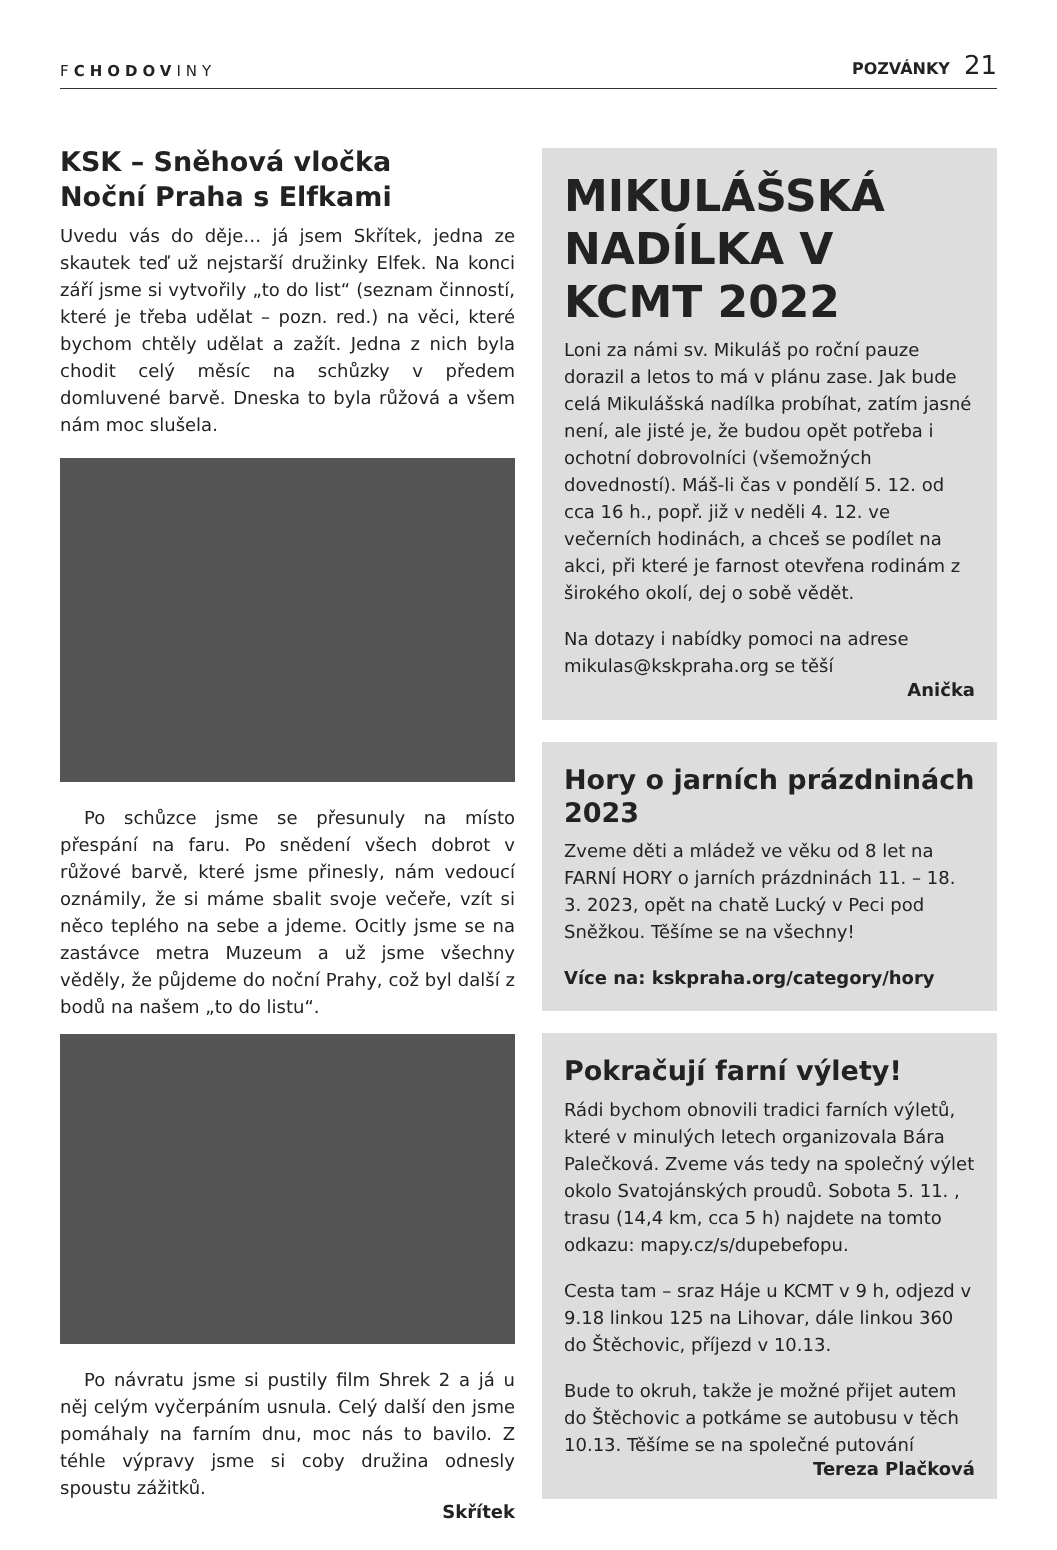FCHODOVINY
POZVÁNKY 21
KSK – Sněhová vločka
Noční Praha s Elfkami
Uvedu vás do děje… já jsem Skřítek, jedna ze skautek teď už nejstarší družinky Elfek. Na konci září jsme si vytvořily „to do list“ (seznam činností, které je třeba udělat – pozn. red.) na věci, které bychom chtěly udělat a zažít. Jedna z nich byla chodit celý měsíc na schůzky v předem domluvené barvě. Dneska to byla růžová a všem nám moc slušela.
Po schůzce jsme se přesunuly na místo přespání na faru. Po snědení všech dobrot v růžové barvě, které jsme přinesly, nám vedoucí oznámily, že si máme sbalit svoje večeře, vzít si něco teplého na sebe a jdeme. Ocitly jsme se na zastávce metra Muzeum a už jsme všechny věděly, že půjdeme do noční Prahy, což byl další z bodů na našem „to do listu“.
Po návratu jsme si pustily film Shrek 2 a já u něj celým vyčerpáním usnula. Celý další den jsme pomáhaly na farním dnu, moc nás to bavilo. Z téhle výpravy jsme si coby družina odnesly spoustu zážitků.
Skřítek
MIKULÁŠSKÁ NADÍLKA V KCMT 2022
Loni za námi sv. Mikuláš po roční pauze dorazil a letos to má v plánu zase. Jak bude celá Mikulášská nadílka probíhat, zatím jasné není, ale jisté je, že budou opět potřeba i ochotní dobrovolníci (všemožných dovedností). Máš-li čas v pondělí 5. 12. od cca 16 h., popř. již v neděli 4. 12. ve večerních hodinách, a chceš se podílet na akci, při které je farnost otevřena rodinám z širokého okolí, dej o sobě vědět.
Na dotazy i nabídky pomoci na adrese mikulas@kskpraha.org se těší
Anička
Hory o jarních prázdninách 2023
Zveme děti a mládež ve věku od 8 let na FARNÍ HORY o jarních prázdninách 11. – 18. 3. 2023, opět na chatě Lucký v Peci pod Sněžkou. Těšíme se na všechny!
Více na: kskpraha.org/category/hory
Pokračují farní výlety!
Rádi bychom obnovili tradici farních výletů, které v minulých letech organizovala Bára Palečková. Zveme vás tedy na společný výlet okolo Svatojánských proudů. Sobota 5. 11. , trasu (14,4 km, cca 5 h) najdete na tomto odkazu: mapy.cz/s/dupebefopu.
Cesta tam – sraz Háje u KCMT v 9 h, odjezd v 9.18 linkou 125 na Lihovar, dále linkou 360 do Štěchovic, příjezd v 10.13.
Bude to okruh, takže je možné přijet autem do Štěchovic a potkáme se autobusu v těch 10.13. Těšíme se na společné putování
Tereza Plačková